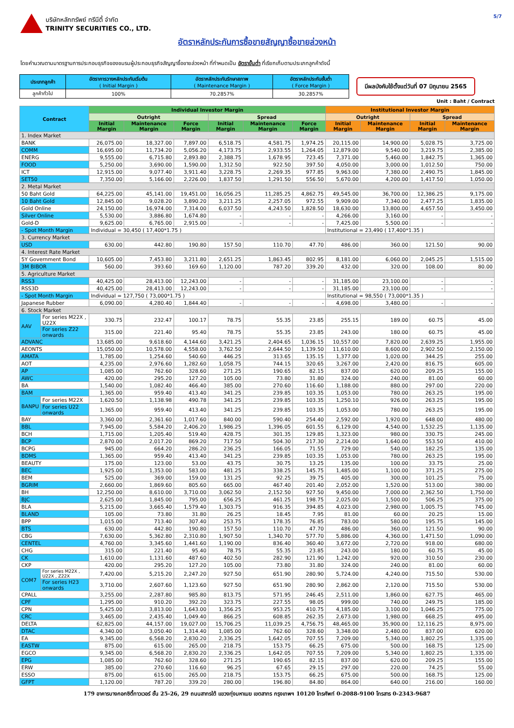บริษัทหลักทรัพย์ ทรีนีตี้ จำกัด
TRINITY SECURITIES CO., LTD.
5/7
อัตราหลักประกันการซื้อขายสัญญาซื้อขายล่วงหน้า
โดยคำนวณตามมาตรฐานการประกอบธุรกิจของชมรมผู้ประกอบธุรกิจสัญญาซื้อขายล่วงหน้า ที่กำหนดเป็น อัตราขั้นต่ำ ที่เรียกเก็บตามประเภทลูกค้าดังนี้
| ประเภทลูกค้า | อัตราการวางหลักประกันเริ่มต้น ( Initial Margin ) | อัตราหลักประกันรักษาสภาพ ( Maintenance Margin ) | อัตราหลักประกันขั้นต่ำ ( Force Margin ) |
| ลูกค้าทั่วไป | 100% | 70.2857% | 30.2857% |
มีผลบังคับใช้ตั้งแต่วันที่ 07 มิถุนายน 2565
Unit : Baht / Contract
| Contract | | Individual Investor Margin | | | | | | Institutional Investor Margin | | | |
| --- | --- | --- | --- | --- | --- | --- | --- | --- | --- | --- | --- |
| | | Outright | | | Spread | | | Outright | | Spread | |
| | | Initial Margin | Maintenance Margin | Force Margin | Initial Margin | Maintenance Margin | Force Margin | Initial Margin | Maintenance Margin | Initial Margin | Maintenance Margin |
| 1. Index Market | | | | | | | | | | | |
| BANK | | 26,075.00 | 18,327.00 | 7,897.00 | 6,518.75 | 4,581.75 | 1,974.25 | 20,115.00 | 14,900.00 | 5,028.75 | 3,725.00 |
| COMM | | 16,695.00 | 11,734.20 | 5,056.20 | 4,173.75 | 2,933.55 | 1,264.05 | 12,879.00 | 9,540.00 | 3,219.75 | 2,385.00 |
| ENERG | | 9,555.00 | 6,715.80 | 2,893.80 | 2,388.75 | 1,678.95 | 723.45 | 7,371.00 | 5,460.00 | 1,842.75 | 1,365.00 |
| FOOD | | 5,250.00 | 3,690.00 | 1,590.00 | 1,312.50 | 922.50 | 397.50 | 4,050.00 | 3,000.00 | 1,012.50 | 750.00 |
| ICT | | 12,915.00 | 9,077.40 | 3,911.40 | 3,228.75 | 2,269.35 | 977.85 | 9,963.00 | 7,380.00 | 2,490.75 | 1,845.00 |
| SET50 | | 7,350.00 | 5,166.00 | 2,226.00 | 1,837.50 | 1,291.50 | 556.50 | 5,670.00 | 4,200.00 | 1,417.50 | 1,050.00 |
| 2. Metal Market | | | | | | | | | | | |
| 50 Baht Gold | | 64,225.00 | 45,141.00 | 19,451.00 | 16,056.25 | 11,285.25 | 4,862.75 | 49,545.00 | 36,700.00 | 12,386.25 | 9,175.00 |
| 10 Baht Gold | | 12,845.00 | 9,028.20 | 3,890.20 | 3,211.25 | 2,257.05 | 972.55 | 9,909.00 | 7,340.00 | 2,477.25 | 1,835.00 |
| Gold Online | | 24,150.00 | 16,974.00 | 7,314.00 | 6,037.50 | 4,243.50 | 1,828.50 | 18,630.00 | 13,800.00 | 4,657.50 | 3,450.00 |
| Silver Online | | 5,530.00 | 3,886.80 | 1,674.80 | - | - | - | 4,266.00 | 3,160.00 | - | - |
| Gold-D | | 9,625.00 | 6,765.00 | 2,915.00 | - | - | - | 7,425.00 | 5,500.00 | - | - |
| - Spot Month Margin | | Individual = 30,450 ( 17,400*1.75 ) | | | | | | Institutional = 23,490 ( 17,400*1.35 ) | | | |
| 3. Currency Market | | | | | | | | | | | |
| USD | | 630.00 | 442.80 | 190.80 | 157.50 | 110.70 | 47.70 | 486.00 | 360.00 | 121.50 | 90.00 |
| 4. Interest Rate Market | | | | | | | | | | | |
| 5Y Government Bond | | 10,605.00 | 7,453.80 | 3,211.80 | 2,651.25 | 1,863.45 | 802.95 | 8,181.00 | 6,060.00 | 2,045.25 | 1,515.00 |
| 3M BIBOR | | 560.00 | 393.60 | 169.60 | 1,120.00 | 787.20 | 339.20 | 432.00 | 320.00 | 108.00 | 80.00 |
| 5. Agriculture Market | | | | | | | | | | | |
| RSS3 | | 40,425.00 | 28,413.00 | 12,243.00 | - | - | - | 31,185.00 | 23,100.00 | - | - |
| RSS3D | | 40,425.00 | 28,413.00 | 12,243.00 | - | - | - | 31,185.00 | 23,100.00 | - | - |
| - Spot Month Margin | | Individual = 127,750 ( 73,000*1.75 ) | | | | | | Institutional = 98,550 ( 73,000*1.35 ) | | | |
| Japanese Rubber | | 6,090.00 | 4,280.40 | 1,844.40 | - | - | - | 4,698.00 | 3,480.00 | - | - |
| 6. Stock Market | | | | | | | | | | | |
| AAV | For series M22X , U22X | 330.75 | 232.47 | 100.17 | 78.75 | 55.35 | 23.85 | 255.15 | 189.00 | 60.75 | 45.00 |
| | For series Z22 onwards | 315.00 | 221.40 | 95.40 | 78.75 | 55.35 | 23.85 | 243.00 | 180.00 | 60.75 | 45.00 |
| ADVANC | | 13,685.00 | 9,618.60 | 4,144.60 | 3,421.25 | 2,404.65 | 1,036.15 | 10,557.00 | 7,820.00 | 2,639.25 | 1,955.00 |
| AEONTS | | 15,050.00 | 10,578.00 | 4,558.00 | 3,762.50 | 2,644.50 | 1,139.50 | 11,610.00 | 8,600.00 | 2,902.50 | 2,150.00 |
| AMATA | | 1,785.00 | 1,254.60 | 540.60 | 446.25 | 313.65 | 135.15 | 1,377.00 | 1,020.00 | 344.25 | 255.00 |
| AOT | | 4,235.00 | 2,976.60 | 1,282.60 | 1,058.75 | 744.15 | 320.65 | 3,267.00 | 2,420.00 | 816.75 | 605.00 |
| AP | | 1,085.00 | 762.60 | 328.60 | 271.25 | 190.65 | 82.15 | 837.00 | 620.00 | 209.25 | 155.00 |
| AWC | | 420.00 | 295.20 | 127.20 | 105.00 | 73.80 | 31.80 | 324.00 | 240.00 | 81.00 | 60.00 |
| BA | | 1,540.00 | 1,082.40 | 466.40 | 385.00 | 270.60 | 116.60 | 1,188.00 | 880.00 | 297.00 | 220.00 |
| BAM | | 1,365.00 | 959.40 | 413.40 | 341.25 | 239.85 | 103.35 | 1,053.00 | 780.00 | 263.25 | 195.00 |
| BANPU | For series M22X | 1,620.50 | 1,138.98 | 490.78 | 341.25 | 239.85 | 103.35 | 1,250.10 | 926.00 | 263.25 | 195.00 |
| | For series U22 onwards | 1,365.00 | 959.40 | 413.40 | 341.25 | 239.85 | 103.35 | 1,053.00 | 780.00 | 263.25 | 195.00 |
| BAY | | 3,360.00 | 2,361.60 | 1,017.60 | 840.00 | 590.40 | 254.40 | 2,592.00 | 1,920.00 | 648.00 | 480.00 |
| BBL | | 7,945.00 | 5,584.20 | 2,406.20 | 1,986.25 | 1,396.05 | 601.55 | 6,129.00 | 4,540.00 | 1,532.25 | 1,135.00 |
| BCH | | 1,715.00 | 1,205.40 | 519.40 | 428.75 | 301.35 | 129.85 | 1,323.00 | 980.00 | 330.75 | 245.00 |
| BCP | | 2,870.00 | 2,017.20 | 869.20 | 717.50 | 504.30 | 217.30 | 2,214.00 | 1,640.00 | 553.50 | 410.00 |
| BCPG | | 945.00 | 664.20 | 286.20 | 236.25 | 166.05 | 71.55 | 729.00 | 540.00 | 182.25 | 135.00 |
| BDMS | | 1,365.00 | 959.40 | 413.40 | 341.25 | 239.85 | 103.35 | 1,053.00 | 780.00 | 263.25 | 195.00 |
| BEAUTY | | 175.00 | 123.00 | 53.00 | 43.75 | 30.75 | 13.25 | 135.00 | 100.00 | 33.75 | 25.00 |
| BEC | | 1,925.00 | 1,353.00 | 583.00 | 481.25 | 338.25 | 145.75 | 1,485.00 | 1,100.00 | 371.25 | 275.00 |
| BEM | | 525.00 | 369.00 | 159.00 | 131.25 | 92.25 | 39.75 | 405.00 | 300.00 | 101.25 | 75.00 |
| BGRIM | | 2,660.00 | 1,869.60 | 805.60 | 665.00 | 467.40 | 201.40 | 2,052.00 | 1,520.00 | 513.00 | 380.00 |
| BH | | 12,250.00 | 8,610.00 | 3,710.00 | 3,062.50 | 2,152.50 | 927.50 | 9,450.00 | 7,000.00 | 2,362.50 | 1,750.00 |
| BJC | | 2,625.00 | 1,845.00 | 795.00 | 656.25 | 461.25 | 198.75 | 2,025.00 | 1,500.00 | 506.25 | 375.00 |
| BLA | | 5,215.00 | 3,665.40 | 1,579.40 | 1,303.75 | 916.35 | 394.85 | 4,023.00 | 2,980.00 | 1,005.75 | 745.00 |
| BLAND | | 105.00 | 73.80 | 31.80 | 26.25 | 18.45 | 7.95 | 81.00 | 60.00 | 20.25 | 15.00 |
| BPP | | 1,015.00 | 713.40 | 307.40 | 253.75 | 178.35 | 76.85 | 783.00 | 580.00 | 195.75 | 145.00 |
| BTS | | 630.00 | 442.80 | 190.80 | 157.50 | 110.70 | 47.70 | 486.00 | 360.00 | 121.50 | 90.00 |
| CBG | | 7,630.00 | 5,362.80 | 2,310.80 | 1,907.50 | 1,340.70 | 577.70 | 5,886.00 | 4,360.00 | 1,471.50 | 1,090.00 |
| CENTEL | | 4,760.00 | 3,345.60 | 1,441.60 | 1,190.00 | 836.40 | 360.40 | 3,672.00 | 2,720.00 | 918.00 | 680.00 |
| CHG | | 315.00 | 221.40 | 95.40 | 78.75 | 55.35 | 23.85 | 243.00 | 180.00 | 60.75 | 45.00 |
| CK | | 1,610.00 | 1,131.60 | 487.60 | 402.50 | 282.90 | 121.90 | 1,242.00 | 920.00 | 310.50 | 230.00 |
| CKP | | 420.00 | 295.20 | 127.20 | 105.00 | 73.80 | 31.80 | 324.00 | 240.00 | 81.00 | 60.00 |
| COM7 | For series M22X , U22X , Z22X | 7,420.00 | 5,215.20 | 2,247.20 | 927.50 | 651.90 | 280.90 | 5,724.00 | 4,240.00 | 715.50 | 530.00 |
| | For series H23 onwards | 3,710.00 | 2,607.60 | 1,123.60 | 927.50 | 651.90 | 280.90 | 2,862.00 | 2,120.00 | 715.50 | 530.00 |
| CPALL | | 3,255.00 | 2,287.80 | 985.80 | 813.75 | 571.95 | 246.45 | 2,511.00 | 1,860.00 | 627.75 | 465.00 |
| CPF | | 1,295.00 | 910.20 | 392.20 | 323.75 | 227.55 | 98.05 | 999.00 | 740.00 | 249.75 | 185.00 |
| CPN | | 5,425.00 | 3,813.00 | 1,643.00 | 1,356.25 | 953.25 | 410.75 | 4,185.00 | 3,100.00 | 1,046.25 | 775.00 |
| CRC | | 3,465.00 | 2,435.40 | 1,049.40 | 866.25 | 608.85 | 262.35 | 2,673.00 | 1,980.00 | 668.25 | 495.00 |
| DELTA | | 62,825.00 | 44,157.00 | 19,027.00 | 15,706.25 | 11,039.25 | 4,756.75 | 48,465.00 | 35,900.00 | 12,116.25 | 8,975.00 |
| DTAC | | 4,340.00 | 3,050.40 | 1,314.40 | 1,085.00 | 762.60 | 328.60 | 3,348.00 | 2,480.00 | 837.00 | 620.00 |
| EA | | 9,345.00 | 6,568.20 | 2,830.20 | 2,336.25 | 1,642.05 | 707.55 | 7,209.00 | 5,340.00 | 1,802.25 | 1,335.00 |
| EASTW | | 875.00 | 615.00 | 265.00 | 218.75 | 153.75 | 66.25 | 675.00 | 500.00 | 168.75 | 125.00 |
| EGCO | | 9,345.00 | 6,568.20 | 2,830.20 | 2,336.25 | 1,642.05 | 707.55 | 7,209.00 | 5,340.00 | 1,802.25 | 1,335.00 |
| EPG | | 1,085.00 | 762.60 | 328.60 | 271.25 | 190.65 | 82.15 | 837.00 | 620.00 | 209.25 | 155.00 |
| ERW | | 385.00 | 270.60 | 116.60 | 96.25 | 67.65 | 29.15 | 297.00 | 220.00 | 74.25 | 55.00 |
| ESSO | | 875.00 | 615.00 | 265.00 | 218.75 | 153.75 | 66.25 | 675.00 | 500.00 | 168.75 | 125.00 |
| GFPT | | 1,120.00 | 787.20 | 339.20 | 280.00 | 196.80 | 84.80 | 864.00 | 640.00 | 216.00 | 160.00 |
179 อาคารบางกอกซิตี้ทาวเวอร์ ชั้น 25-26, 29 ถนนสาทรใต้ แขวงทุ่งมหาเมฆ เขตสาทร กรุงเทพฯ 10120 โทรศัพท์ 0-2088-9100 โทรสาร 0-2343-9687